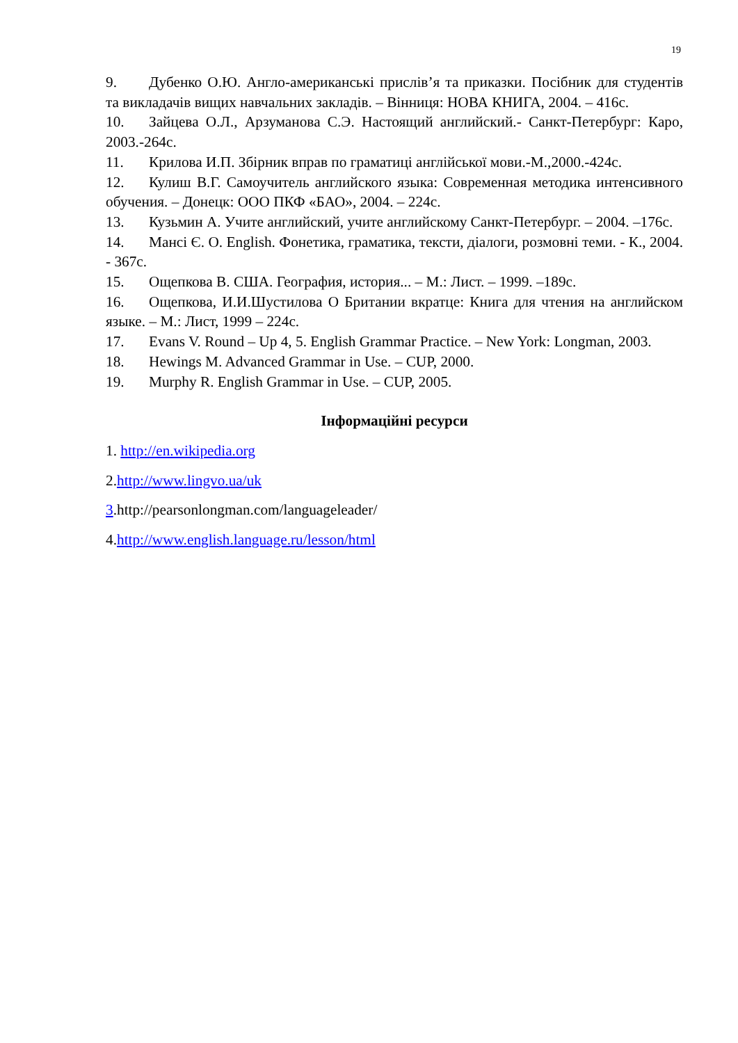19
9. Дубенко О.Ю. Англо-американські прислів’я та приказки. Посібник для студентів та викладачів вищих навчальних закладів. – Вінниця: НОВА КНИГА, 2004. – 416с.
10. Зайцева О.Л., Арзуманова С.Э. Настоящий английский.- Санкт-Петербург: Каро, 2003.-264с.
11. Крилова И.П. Збірник вправ по граматиці англійської мови.-М.,2000.-424с.
12. Кулиш В.Г. Самоучитель английского языка: Современная методика интенсивного обучения. – Донецк: ООО ПКФ «БАО», 2004. – 224с.
13. Кузьмин А. Учите английский, учите английскому Санкт-Петербург. – 2004. –176с.
14. Мансі Є. О. English. Фонетика, граматика, тексти, діалоги, розмовні теми. - К., 2004. - 367с.
15. Ощепкова В. США. География, история... – М.: Лист. – 1999. –189с.
16. Ощепкова, И.И.Шустилова О Британии вкратце: Книга для чтения на английском языке. – М.: Лист, 1999 – 224с.
17. Evans V. Round – Up 4, 5. English Grammar Practice. – New York: Longman, 2003.
18. Hewings M. Advanced Grammar in Use. – CUP, 2000.
19. Murphy R. English Grammar in Use. – CUP, 2005.
Інформаційні ресурси
1. http://en.wikipedia.org
2.http://www.lingvo.ua/uk
3.http://pearsonlongman.com/languageleader/
4.http://www.english.language.ru/lesson/html